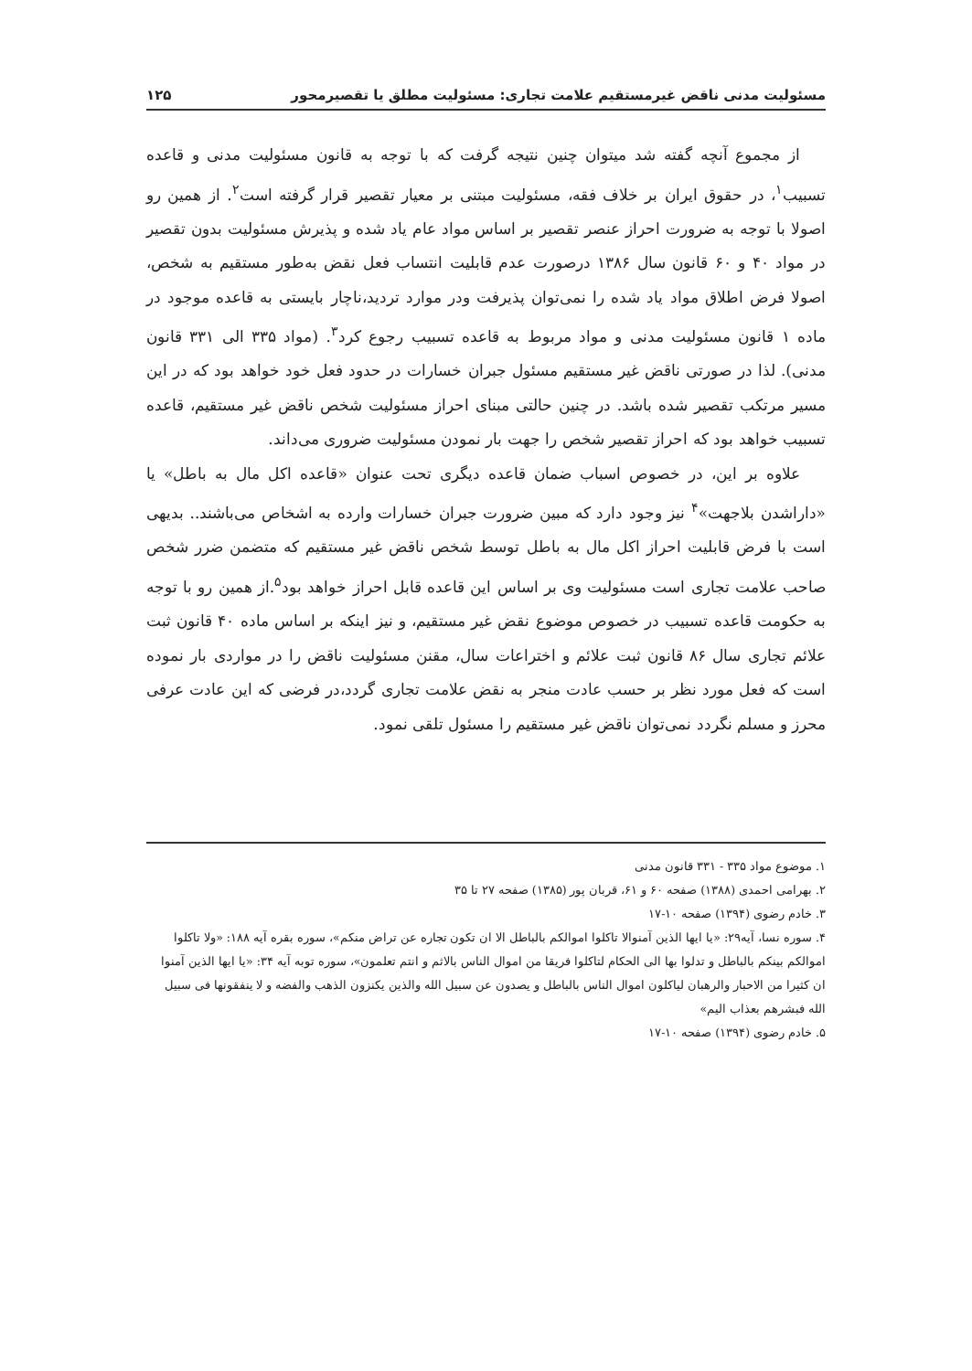مسئولیت مدنی ناقض غیرمستقیم علامت تجاری: مسئولیت مطلق یا تقصیرمحور ۱۲۵
از مجموع آنچه گفته شد میتوان چنین نتیجه گرفت که با توجه به قانون مسئولیت مدنی و قاعده تسبیب<sup>۱</sup>، در حقوق ایران بر خلاف فقه، مسئولیت مبتنی بر معیار تقصیر قرار گرفته است<sup>۲</sup>. از همین رو اصولا با توجه به ضرورت احراز عنصر تقصیر بر اساس مواد عام یاد شده و پذیرش مسئولیت بدون تقصیر در مواد ۴۰ و ۶۰ قانون سال ۱۳۸۶ درصورت عدم قابلیت انتساب فعل نقض به‌طور مستقیم به شخص، اصولا فرض اطلاق مواد یاد شده را نمی‌توان پذیرفت ودر موارد تردید،ناچار بایستی به قاعده موجود در ماده ۱ قانون مسئولیت مدنی و مواد مربوط به قاعده تسبیب رجوع کرد<sup>۳</sup>. (مواد ۳۳۵ الی ۳۳۱ قانون مدنی). لذا در صورتی ناقض غیر مستقیم مسئول جبران خسارات در حدود فعل خود خواهد بود که در این مسیر مرتکب تقصیر شده باشد. در چنین حالتی مبنای احراز مسئولیت شخص ناقض غیر مستقیم، قاعده تسبیب خواهد بود که احراز تقصیر شخص را جهت بار نمودن مسئولیت ضروری می‌داند.
علاوه بر این، در خصوص اسباب ضمان قاعده دیگری تحت عنوان «قاعده اکل مال به باطل» یا «داراشدن بلاجهت»<sup>۴</sup> نیز وجود دارد که مبین ضرورت جبران خسارات وارده به اشخاص می‌باشند.. بدیهی است با فرض قابلیت احراز اکل مال به باطل توسط شخص ناقض غیر مستقیم که متضمن ضرر شخص صاحب علامت تجاری است مسئولیت وی بر اساس این قاعده قابل احراز خواهد بود<sup>۵</sup>.از همین رو با توجه به حکومت قاعده تسبیب در خصوص موضوع نقض غیر مستقیم، و نیز اینکه بر اساس ماده ۴۰ قانون ثبت علائم تجاری سال ۸۶ قانون ثبت علائم و اختراعات سال، مقنن مسئولیت ناقض را در مواردی بار نموده است که فعل مورد نظر بر حسب عادت منجر به نقض علامت تجاری گردد،در فرضی که این عادت عرفی محرز و مسلم نگردد نمی‌توان ناقض غیر مستقیم را مسئول تلقی نمود.
۱. موضوع مواد ۳۳۵ - ۳۳۱ قانون مدنی
۲. بهرامی احمدی (۱۳۸۸) صفحه ۶۰ و ۶۱، قربان پور (۱۳۸۵) صفحه ۲۷ تا ۳۵
۳. خادم رضوی (۱۳۹۴) صفحه ۱۰-۱۷
۴. سوره نسا، آیه۲۹: «یا ایها الذین آمنوالا تاکلوا اموالکم بالباطل الا ان تکون تجاره عن تراض منکم»، سوره بقره آیه ۱۸۸: «ولا تاکلوا اموالکم بینکم بالباطل و تدلوا بها الی الحکام لتاکلوا فریقا من اموال الناس بالاثم و انتم تعلمون»، سوره توبه آیه ۳۴: «یا ایها الذین آمنوا ان کثیرا من الاحبار والرهبان لیاکلون اموال الناس بالباطل و یصدون عن سبیل الله والذین یکنزون الذهب والفضه و لا ینفقونها فی سبیل الله فبشرهم بعذاب الیم»
۵. خادم رضوی (۱۳۹۴) صفحه ۱۰-۱۷